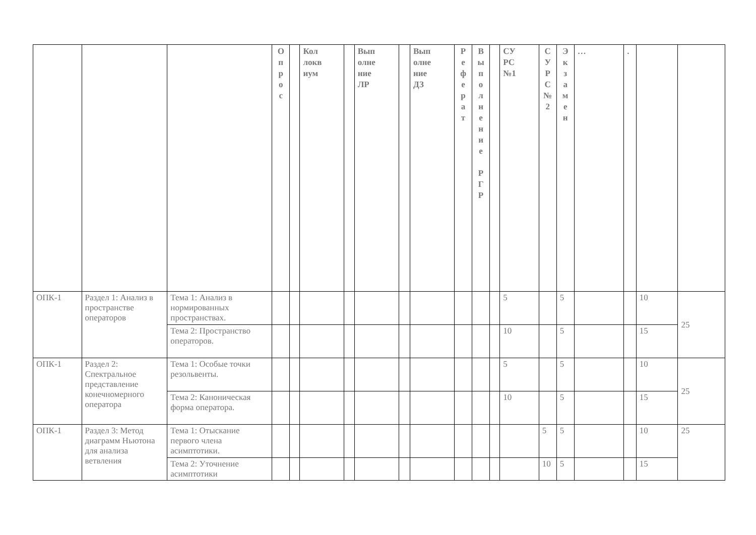| | | | О п р о с | | Кол локв иум | | Вып олне ние ЛР | | Вып олне ние ДЗ | Р е ф е р а т | В ы п о л н е н и е Р Г Р | | СУ РС №1 | С У Р С № 2 | Э к з а м е н | … | . | | |
| --- | --- | --- | --- | --- | --- | --- | --- | --- | --- | --- | --- | --- | --- | --- | --- | --- | --- | --- | --- |
| ОПК-1 | Раздел 1: Анализ в пространстве операторов | Тема 1: Анализ в нормированных пространствах. | | | | | | | | | | | 5 | | 5 | | | 10 | 25 |
| | | Тема 2: Пространство операторов. | | | | | | | | | | | 10 | | 5 | | | 15 | |
| ОПК-1 | Раздел 2: Спектральное представление конечномерного оператора | Тема 1: Особые точки резольвенты. | | | | | | | | | | | 5 | | 5 | | | 10 | 25 |
| | | Тема 2: Каноническая форма оператора. | | | | | | | | | | | 10 | | 5 | | | 15 | |
| ОПК-1 | Раздел 3: Метод диаграмм Ньютона для анализа ветвления | Тема 1: Отыскание первого члена асимптотики. | | | | | | | | | | | | 5 | 5 | | | 10 | 25 |
| | | Тема 2: Уточнение асимптотики | | | | | | | | | | | | 10 | 5 | | | 15 | |